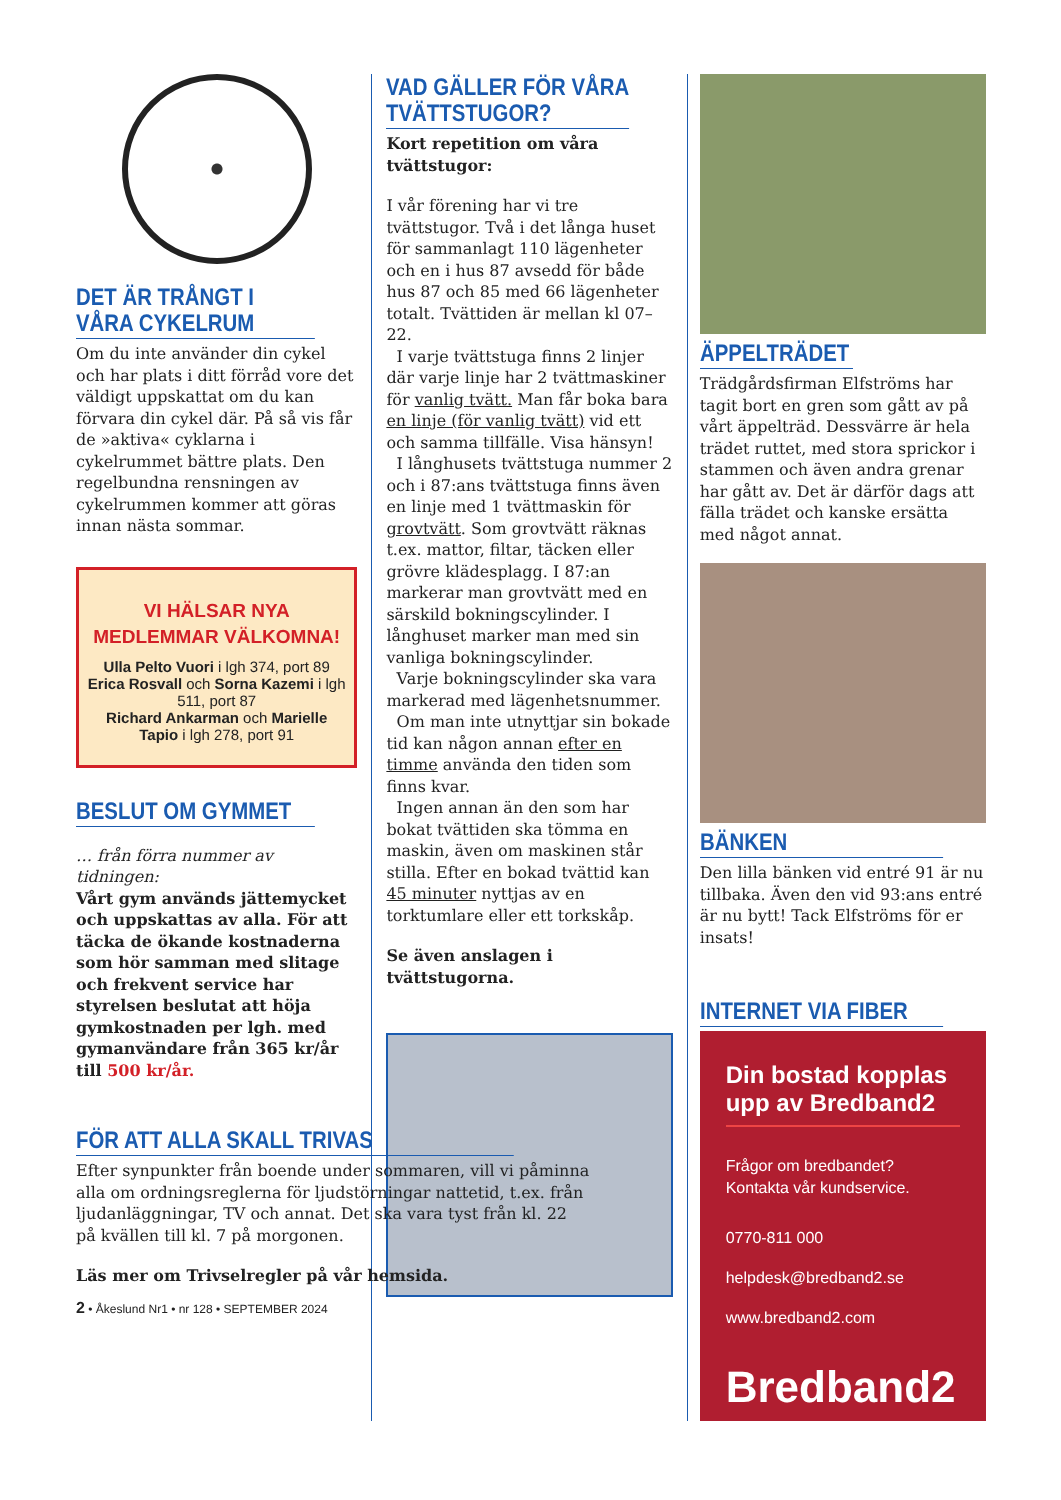DET ÄR TRÅNGT I VÅRA CYKELRUM
Om du inte använder din cykel och har plats i ditt förråd vore det väldigt uppskattat om du kan förvara din cykel där. På så vis får de »aktiva« cyklarna i cykelrummet bättre plats. Den regelbundna rensningen av cykelrummen kommer att göras innan nästa sommar.
VI HÄLSAR NYA MEDLEMMAR VÄLKOMNA!
Ulla Pelto Vuori i lgh 374, port 89
Erica Rosvall och Sorna Kazemi i lgh 511, port 87
Richard Ankarman och Marielle Tapio i lgh 278, port 91
BESLUT OM GYMMET
… från förra nummer av tidningen:
Vårt gym används jättemycket och uppskattas av alla. För att täcka de ökande kostnaderna som hör samman med slitage och frekvent service har styrelsen beslutat att höja gymkostnaden per lgh. med gymanvändare från 365 kr/år till 500 kr/år.
VAD GÄLLER FÖR VÅRA TVÄTTSTUGOR?
Kort repetition om våra tvättstugor:
I vår förening har vi tre tvättstugor. Två i det långa huset för sammanlagt 110 lägenheter och en i hus 87 avsedd för både hus 87 och 85 med 66 lägenheter totalt. Tvättiden är mellan kl 07–22.
I varje tvättstuga finns 2 linjer där varje linje har 2 tvättmaskiner för vanlig tvätt. Man får boka bara en linje (för vanlig tvätt) vid ett och samma tillfälle. Visa hänsyn!
I långhusets tvättstuga nummer 2 och i 87:ans tvättstuga finns även en linje med 1 tvättmaskin för grovtvätt. Som grovtvätt räknas t.ex. mattor, filtar, täcken eller grövre klädesplagg. I 87:an markerar man grovtvätt med en särskild bokningscylinder. I långhuset marker man med sin vanliga bokningscylinder.
Varje bokningscylinder ska vara markerad med lägenhetsnummer.
Om man inte utnyttjar sin bokade tid kan någon annan efter en timme använda den tiden som finns kvar.
Ingen annan än den som har bokat tvättiden ska tömma en maskin, även om maskinen står stilla. Efter en bokad tvättid kan 45 minuter nyttjas av en torktumlare eller ett torkskåp.
Se även anslagen i tvättstugorna.
ÄPPELTRÄDET
Trädgårdsfirman Elfströms har tagit bort en gren som gått av på vårt äppelträd. Dessvärre är hela trädet ruttet, med stora sprickor i stammen och även andra grenar har gått av. Det är därför dags att fälla trädet och kanske ersätta med något annat.
BÄNKEN
Den lilla bänken vid entré 91 är nu tillbaka. Även den vid 93:ans entré är nu bytt! Tack Elfströms för er insats!
INTERNET VIA FIBER
Din bostad kopplas upp av Bredband2
Frågor om bredbandet?
Kontakta vår kundservice.
0770-811 000
helpdesk@bredband2.se
www.bredband2.com
Bredband2
FÖR ATT ALLA SKALL TRIVAS
Efter synpunkter från boende under sommaren, vill vi påminna alla om ordningsreglerna för ljudstörningar nattetid, t.ex. från ljudanläggningar, TV och annat. Det ska vara tyst från kl. 22 på kvällen till kl. 7 på morgonen.
Läs mer om Trivselregler på vår hemsida.
2 • Åkeslund Nr1 • nr 128 • SEPTEMBER 2024